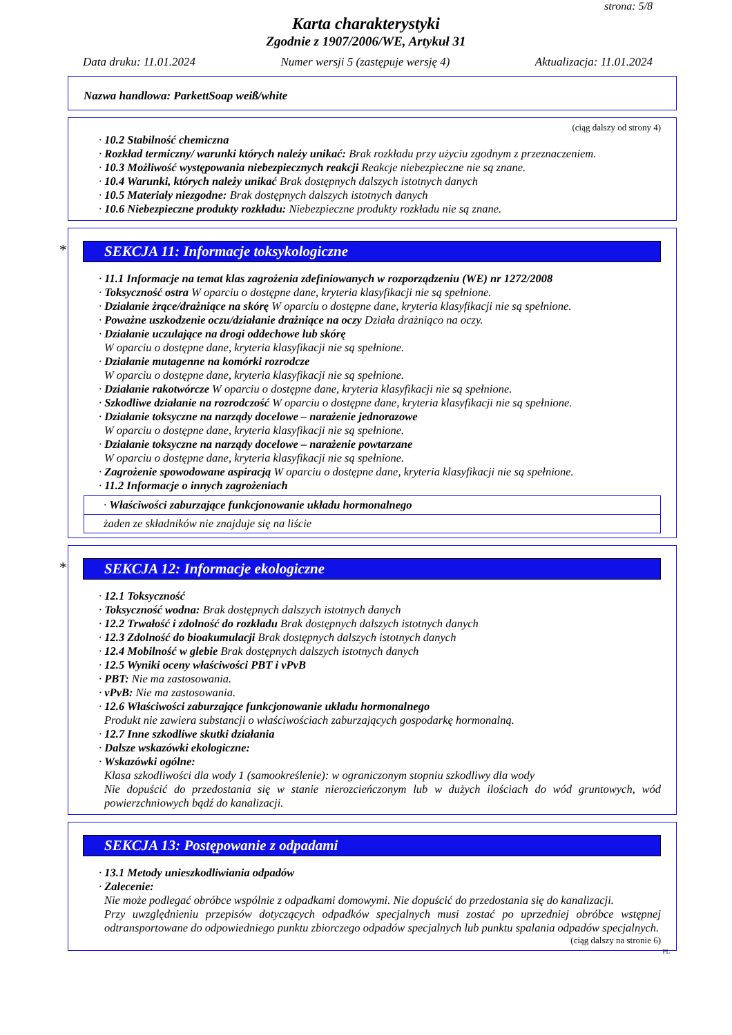strona: 5/8
Karta charakterystyki
Zgodnie z 1907/2006/WE, Artykuł 31
Data druku: 11.01.2024 Numer wersji 5 (zastępuje wersję 4) Aktualizacja: 11.01.2024
Nazwa handlowa: ParkettSoap weiß/white
(ciąg dalszy od strony 4)
· 10.2 Stabilność chemiczna
· Rozkład termiczny/ warunki których należy unikać: Brak rozkładu przy użyciu zgodnym z przeznaczeniem.
· 10.3 Możliwość występowania niebezpiecznych reakcji Reakcje niebezpieczne nie są znane.
· 10.4 Warunki, których należy unikać Brak dostępnych dalszych istotnych danych
· 10.5 Materiały niezgodne: Brak dostępnych dalszych istotnych danych
· 10.6 Niebezpieczne produkty rozkładu: Niebezpieczne produkty rozkładu nie są znane.
* SEKCJA 11: Informacje toksykologiczne
· 11.1 Informacje na temat klas zagrożenia zdefiniowanych w rozporządzeniu (WE) nr 1272/2008
· Toksyczność ostra W oparciu o dostępne dane, kryteria klasyfikacji nie są spełnione.
· Działanie żrące/drażniące na skórę W oparciu o dostępne dane, kryteria klasyfikacji nie są spełnione.
· Poważne uszkodzenie oczu/działanie drażniące na oczy Działa drażniąco na oczy.
· Działanie uczulające na drogi oddechowe lub skórę
W oparciu o dostępne dane, kryteria klasyfikacji nie są spełnione.
· Działanie mutagenne na komórki rozrodcze
W oparciu o dostępne dane, kryteria klasyfikacji nie są spełnione.
· Działanie rakotwórcze W oparciu o dostępne dane, kryteria klasyfikacji nie są spełnione.
· Szkodliwe działanie na rozrodczość W oparciu o dostępne dane, kryteria klasyfikacji nie są spełnione.
· Działanie toksyczne na narządy docelowe – narażenie jednorazowe
W oparciu o dostępne dane, kryteria klasyfikacji nie są spełnione.
· Działanie toksyczne na narządy docelowe – narażenie powtarzane
W oparciu o dostępne dane, kryteria klasyfikacji nie są spełnione.
· Zagrożenie spowodowane aspiracją W oparciu o dostępne dane, kryteria klasyfikacji nie są spełnione.
· 11.2 Informacje o innych zagrożeniach
· Właściwości zaburzające funkcjonowanie układu hormonalnego
żaden ze składników nie znajduje się na liście
* SEKCJA 12: Informacje ekologiczne
· 12.1 Toksyczność
· Toksyczność wodna: Brak dostępnych dalszych istotnych danych
· 12.2 Trwałość i zdolność do rozkładu Brak dostępnych dalszych istotnych danych
· 12.3 Zdolność do bioakumulacji Brak dostępnych dalszych istotnych danych
· 12.4 Mobilność w glebie Brak dostępnych dalszych istotnych danych
· 12.5 Wyniki oceny właściwości PBT i vPvB
· PBT: Nie ma zastosowania.
· vPvB: Nie ma zastosowania.
· 12.6 Właściwości zaburzające funkcjonowanie układu hormonalnego
Produkt nie zawiera substancji o właściwościach zaburzających gospodarkę hormonalną.
· 12.7 Inne szkodliwe skutki działania
· Dalsze wskazówki ekologiczne:
· Wskazówki ogólne:
Klasa szkodliwości dla wody 1 (samookreślenie): w ograniczonym stopniu szkodliwy dla wody
Nie dopuścić do przedostania się w stanie nierozcieńczonym lub w dużych ilościach do wód gruntowych, wód powierzchniowych bądź do kanalizacji.
SEKCJA 13: Postępowanie z odpadami
· 13.1 Metody unieszkodliwiania odpadów
· Zalecenie:
Nie może podlegać obróbce wspólnie z odpadkami domowymi. Nie dopuścić do przedostania się do kanalizacji.
Przy uwzględnieniu przepisów dotyczących odpadków specjalnych musi zostać po uprzedniej obróbce wstępnej odtransportowane do odpowiedniego punktu zbiorczego odpadów specjalnych lub punktu spalania odpadów specjalnych.
(ciąg dalszy na stronie 6)
PL